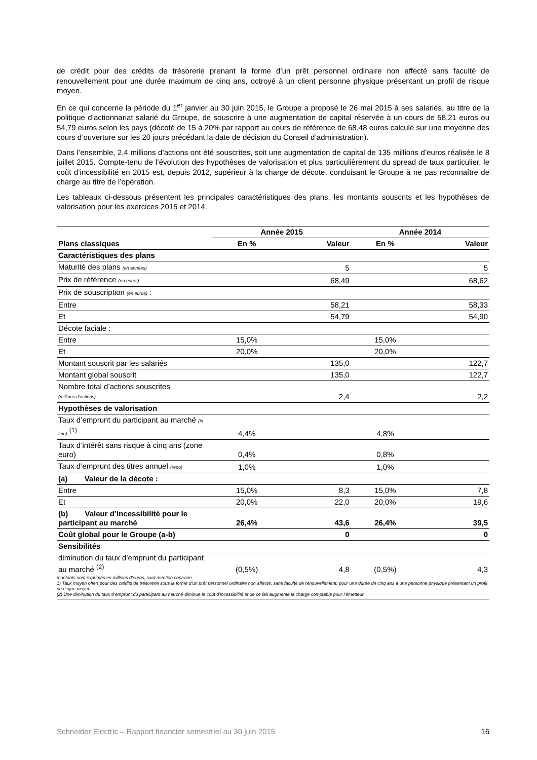de crédit pour des crédits de trésorerie prenant la forme d’un prêt personnel ordinaire non affecté sans faculté de renouvellement pour une durée maximum de cinq ans, octroyé à un client personne physique présentant un profil de risque moyen.
En ce qui concerne la période du 1<sup>er</sup> janvier au 30 juin 2015, le Groupe a proposé le 26 mai 2015 à ses salariés, au titre de la politique d’actionnariat salarié du Groupe, de souscrire à une augmentation de capital réservée à un cours de 58,21 euros ou 54,79 euros selon les pays (décoté de 15 à 20% par rapport au cours de référence de 68,48 euros calculé sur une moyenne des cours d’ouverture sur les 20 jours précédant la date de décision du Conseil d’administration).
Dans l’ensemble, 2,4 millions d’actions ont été souscrites, soit une augmentation de capital de 135 millions d’euros réalisée le 8 juillet 2015. Compte-tenu de l’évolution des hypothèses de valorisation et plus particulièrement du spread de taux particulier, le coût d’incessibilité en 2015 est, depuis 2012, supérieur à la charge de décote, conduisant le Groupe à ne pas reconnaître de charge au titre de l’opération.
Les tableaux ci-dessous présentent les principales caractéristiques des plans, les montants souscrits et les hypothèses de valorisation pour les exercices 2015 et 2014.
| | Année 2015 | | Année 2014 | |
| --- | --- | --- | --- | --- |
| Plans classiques | En % | Valeur | En % | Valeur |
| Caractéristiques des plans | | | | |
| Maturité des plans (en années) | | 5 | | 5 |
| Prix de référence (en euros) | | 68,49 | | 68,62 |
| Prix de souscription (en euros) : | | | | |
| Entre | | 58,21 | | 58,33 |
| Et | | 54,79 | | 54,90 |
| Décote faciale : | | | | |
| Entre | 15,0% | | 15,0% | |
| Et | 20,0% | | 20,0% | |
| Montant souscrit par les salariés | | 135,0 | | 122,7 |
| Montant global souscrit | | 135,0 | | 122,7 |
| Nombre total d’actions souscrites (millions d’actions) | | 2,4 | | 2,2 |
| Hypothèses de valorisation | | | | |
| Taux d’emprunt du participant au marché (in fine) <sup>(1)</sup> | 4,4% | | 4,8% | |
| Taux d’intérêt sans risque à cinq ans (zone euro) | 0,4% | | 0,8% | |
| Taux d’emprunt des titres annuel (repo) | 1,0% | | 1,0% | |
| (a) Valeur de la décote : | | | | |
| Entre | 15,0% | 8,3 | 15,0% | 7,8 |
| Et | 20,0% | 22,0 | 20,0% | 19,6 |
| (b) Valeur d’incessibilité pour le participant au marché | 26,4% | 43,6 | 26,4% | 39,5 |
| Coût global pour le Groupe (a-b) | | 0 | | 0 |
| Sensibilités | | | | |
| diminution du taux d’emprunt du participant au marché <sup>(2)</sup> | (0,5%) | 4,8 | (0,5%) | 4,3 |
montants sont exprimés en millions d’euros, sauf mention contraire.
1) Taux moyen offert pour des crédits de trésorerie sous la forme d’un prêt personnel ordinaire non affecté, sans faculté de renouvellement, pour une durée de cinq ans à une personne physique présentant un profil de risque moyen.
(2) Une diminution du taux d’emprunt du participant au marché diminue le coût d’incessibilité et de ce fait augmente la charge comptable pour l’émetteur.
Schneider Electric – Rapport financier semestriel au 30 juin 2015 16